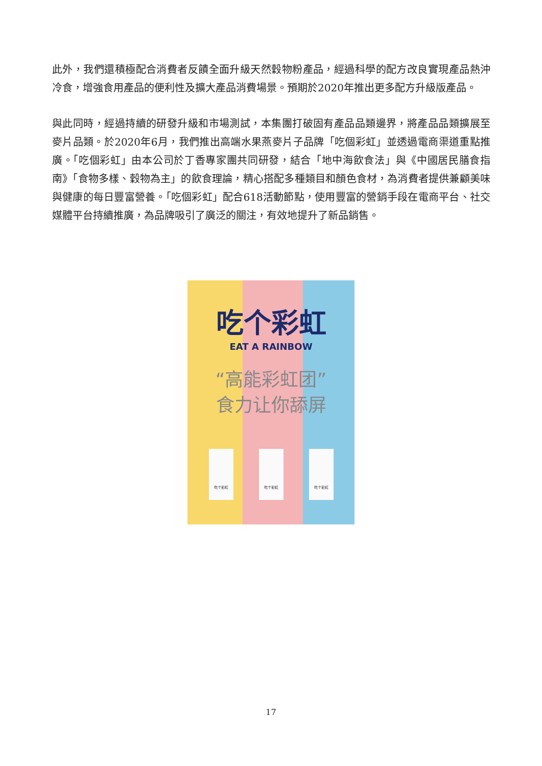此外，我們還積極配合消費者反饋全面升級天然穀物粉產品，經過科學的配方改良實現產品熱沖冷食，增強食用產品的便利性及擴大產品消費場景。預期於2020年推出更多配方升級版產品。
與此同時，經過持續的研發升級和市場測試，本集團打破固有產品品類邊界，將產品品類擴展至麥片品類。於2020年6月，我們推出高端水果燕麥片子品牌「吃個彩虹」並透過電商渠道重點推廣。「吃個彩虹」由本公司於丁香專家團共同研發，結合「地中海飲食法」與《中國居民膳食指南》「食物多樣、穀物為主」的飲食理論，精心搭配多種類目和顏色食材，為消費者提供兼顧美味與健康的每日豐富營養。「吃個彩虹」配合618活動節點，使用豐富的營銷手段在電商平台、社交媒體平台持續推廣，為品牌吸引了廣泛的關注，有效地提升了新品銷售。
吃个彩虹
EAT A RAINBOW
“高能彩虹团”
食力让你舔屏
吃个彩虹 吃个彩虹 吃个彩虹
17